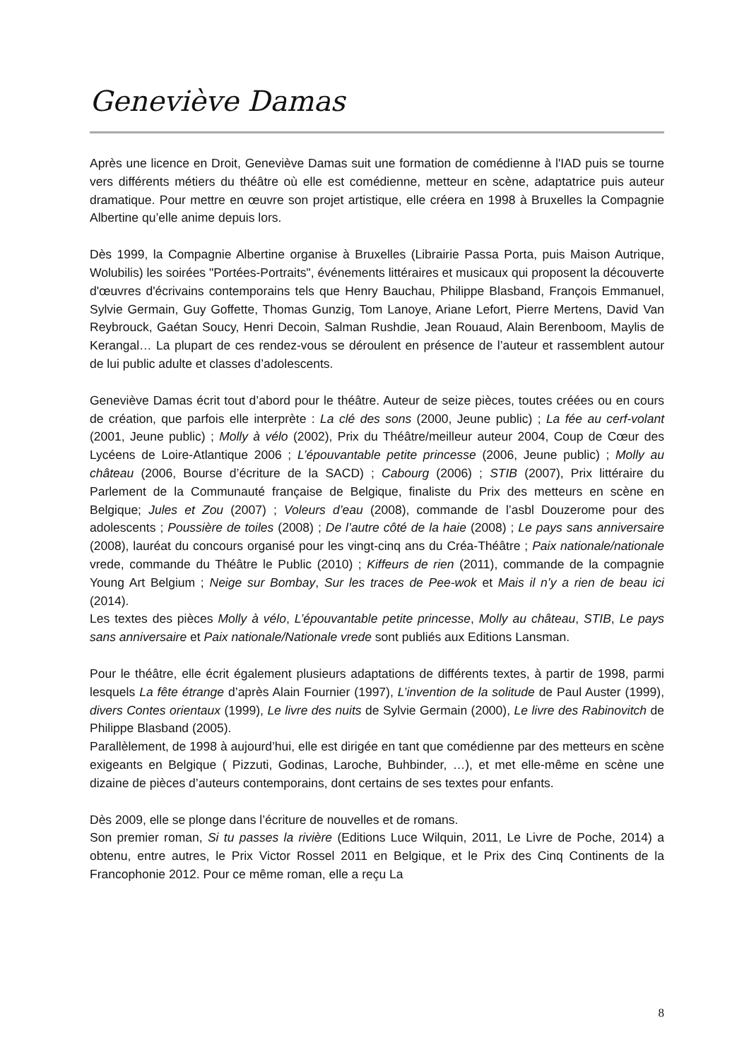Geneviève Damas
Après une licence en Droit, Geneviève Damas suit une formation de comédienne à l'IAD puis se tourne vers différents métiers du théâtre où elle est comédienne, metteur en scène, adaptatrice puis auteur dramatique. Pour mettre en œuvre son projet artistique, elle créera en 1998 à Bruxelles la Compagnie Albertine qu’elle anime depuis lors.
Dès 1999, la Compagnie Albertine organise à Bruxelles (Librairie Passa Porta, puis Maison Autrique, Wolubilis) les soirées "Portées-Portraits", événements littéraires et musicaux qui proposent la découverte d'œuvres d'écrivains contemporains tels que Henry Bauchau, Philippe Blasband, François Emmanuel, Sylvie Germain, Guy Goffette, Thomas Gunzig, Tom Lanoye, Ariane Lefort, Pierre Mertens, David Van Reybrouck, Gaétan Soucy, Henri Decoin, Salman Rushdie, Jean Rouaud, Alain Berenboom, Maylis de Kerangal… La plupart de ces rendez-vous se déroulent en présence de l’auteur et rassemblent autour de lui public adulte et classes d’adolescents.
Geneviève Damas écrit tout d’abord pour le théâtre. Auteur de seize pièces, toutes créées ou en cours de création, que parfois elle interprète : La clé des sons (2000, Jeune public) ; La fée au cerf-volant (2001, Jeune public) ; Molly à vélo (2002), Prix du Théâtre/meilleur auteur 2004, Coup de Cœur des Lycéens de Loire-Atlantique 2006 ; L’épouvantable petite princesse (2006, Jeune public) ; Molly au château (2006, Bourse d’écriture de la SACD) ; Cabourg (2006) ; STIB (2007), Prix littéraire du Parlement de la Communauté française de Belgique, finaliste du Prix des metteurs en scène en Belgique; Jules et Zou (2007) ; Voleurs d’eau (2008), commande de l’asbl Douzerome pour des adolescents ; Poussière de toiles (2008) ; De l’autre côté de la haie (2008) ; Le pays sans anniversaire (2008), lauréat du concours organisé pour les vingt-cinq ans du Créa-Théâtre ; Paix nationale/nationale vrede, commande du Théâtre le Public (2010) ; Kiffeurs de rien (2011), commande de la compagnie Young Art Belgium ; Neige sur Bombay, Sur les traces de Pee-wok et Mais il n’y a rien de beau ici (2014).
Les textes des pièces Molly à vélo, L’épouvantable petite princesse, Molly au château, STIB, Le pays sans anniversaire et Paix nationale/Nationale vrede sont publiés aux Editions Lansman.
Pour le théâtre, elle écrit également plusieurs adaptations de différents textes, à partir de 1998, parmi lesquels La fête étrange d’après Alain Fournier (1997), L’invention de la solitude de Paul Auster (1999), divers Contes orientaux (1999), Le livre des nuits de Sylvie Germain (2000), Le livre des Rabinovitch de Philippe Blasband (2005).
Parallèlement, de 1998 à aujourd’hui, elle est dirigée en tant que comédienne par des metteurs en scène exigeants en Belgique ( Pizzuti, Godinas, Laroche, Buhbinder, …), et met elle-même en scène une dizaine de pièces d’auteurs contemporains, dont certains de ses textes pour enfants.
Dès 2009, elle se plonge dans l’écriture de nouvelles et de romans.
Son premier roman, Si tu passes la rivière (Editions Luce Wilquin, 2011, Le Livre de Poche, 2014) a obtenu, entre autres, le Prix Victor Rossel 2011 en Belgique, et le Prix des Cinq Continents de la Francophonie 2012. Pour ce même roman, elle a reçu La
8